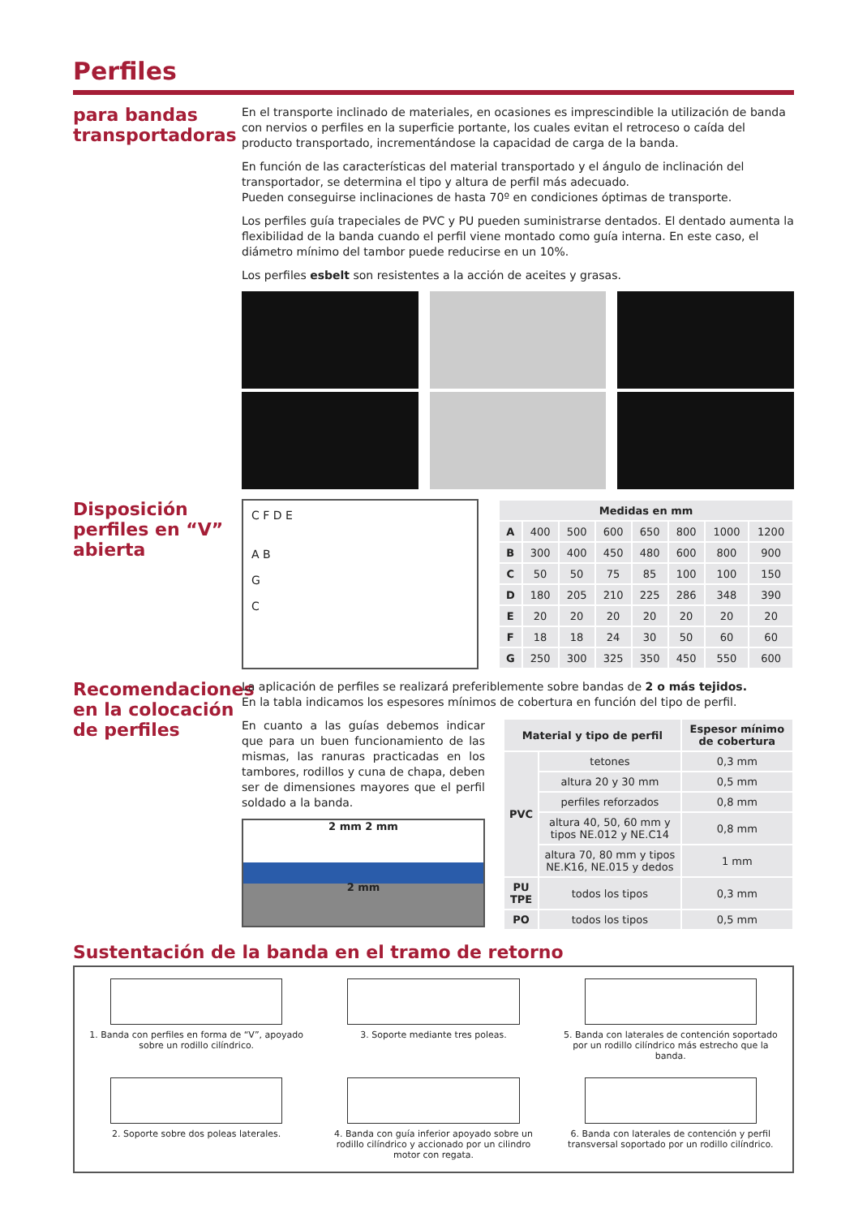Perfiles
para bandas transportadoras
En el transporte inclinado de materiales, en ocasiones es imprescindible la utilización de banda con nervios o perfiles en la superficie portante, los cuales evitan el retroceso o caída del producto transportado, incrementándose la capacidad de carga de la banda.
En función de las características del material transportado y el ángulo de inclinación del transportador, se determina el tipo y altura de perfil más adecuado.
Pueden conseguirse inclinaciones de hasta 70º en condiciones óptimas de transporte.
Los perfiles guía trapeciales de PVC y PU pueden suministrarse dentados. El dentado aumenta la flexibilidad de la banda cuando el perfil viene montado como guía interna. En este caso, el diámetro mínimo del tambor puede reducirse en un 10%.
Los perfiles esbelt son resistentes a la acción de aceites y grasas.
Disposición perfiles en “V” abierta
C F D E
A B
G
C
| Medidas en mm | | | | | | | |
| --- | --- | --- | --- | --- | --- | --- | --- |
| A | 400 | 500 | 600 | 650 | 800 | 1000 | 1200 |
| B | 300 | 400 | 450 | 480 | 600 | 800 | 900 |
| C | 50 | 50 | 75 | 85 | 100 | 100 | 150 |
| D | 180 | 205 | 210 | 225 | 286 | 348 | 390 |
| E | 20 | 20 | 20 | 20 | 20 | 20 | 20 |
| F | 18 | 18 | 24 | 30 | 50 | 60 | 60 |
| G | 250 | 300 | 325 | 350 | 450 | 550 | 600 |
Recomendaciones en la colocación de perfiles
La aplicación de perfiles se realizará preferiblemente sobre bandas de 2 o más tejidos.
En la tabla indicamos los espesores mínimos de cobertura en función del tipo de perfil.
En cuanto a las guías debemos indicar que para un buen funcionamiento de las mismas, las ranuras practicadas en los tambores, rodillos y cuna de chapa, deben ser de dimensiones mayores que el perfil soldado a la banda.
2 mm 2 mm
2 mm
| Material y tipo de perfil | | Espesor mínimo de cobertura |
| --- | --- | --- |
| PVC | tetones | 0,3 mm |
| | altura 20 y 30 mm | 0,5 mm |
| | perfiles reforzados | 0,8 mm |
| | altura 40, 50, 60 mm y tipos NE.012 y NE.C14 | 0,8 mm |
| | altura 70, 80 mm y tipos NE.K16, NE.015 y dedos | 1 mm |
| PU TPE | todos los tipos | 0,3 mm |
| PO | todos los tipos | 0,5 mm |
Sustentación de la banda en el tramo de retorno
1. Banda con perfiles en forma de “V”, apoyado sobre un rodillo cilíndrico.
3. Soporte mediante tres poleas.
5. Banda con laterales de contención soportado por un rodillo cilíndrico más estrecho que la banda.
2. Soporte sobre dos poleas laterales.
4. Banda con guía inferior apoyado sobre un rodillo cilíndrico y accionado por un cilindro motor con regata.
6. Banda con laterales de contención y perfil transversal soportado por un rodillo cilíndrico.